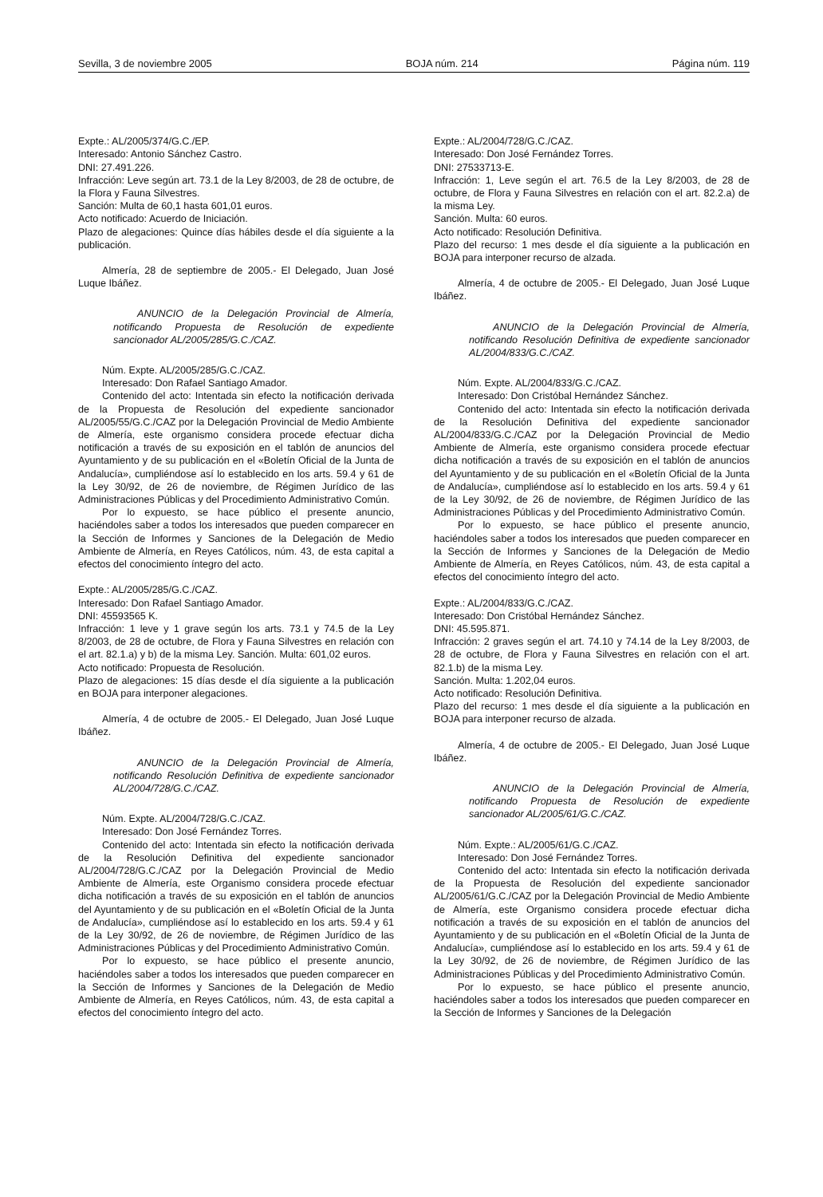Sevilla, 3 de noviembre 2005 BOJA núm. 214 Página núm. 119
Expte.: AL/2005/374/G.C./EP.
Interesado: Antonio Sánchez Castro.
DNI: 27.491.226.
Infracción: Leve según art. 73.1 de la Ley 8/2003, de 28 de octubre, de la Flora y Fauna Silvestres.
Sanción: Multa de 60,1 hasta 601,01 euros.
Acto notificado: Acuerdo de Iniciación.
Plazo de alegaciones: Quince días hábiles desde el día siguiente a la publicación.
Almería, 28 de septiembre de 2005.- El Delegado, Juan José Luque Ibáñez.
ANUNCIO de la Delegación Provincial de Almería, notificando Propuesta de Resolución de expediente sancionador AL/2005/285/G.C./CAZ.
Núm. Expte. AL/2005/285/G.C./CAZ.
Interesado: Don Rafael Santiago Amador.
Contenido del acto: Intentada sin efecto la notificación derivada de la Propuesta de Resolución del expediente sancionador AL/2005/55/G.C./CAZ por la Delegación Provincial de Medio Ambiente de Almería, este organismo considera procede efectuar dicha notificación a través de su exposición en el tablón de anuncios del Ayuntamiento y de su publicación en el «Boletín Oficial de la Junta de Andalucía», cumpliéndose así lo establecido en los arts. 59.4 y 61 de la Ley 30/92, de 26 de noviembre, de Régimen Jurídico de las Administraciones Públicas y del Procedimiento Administrativo Común.
Por lo expuesto, se hace público el presente anuncio, haciéndoles saber a todos los interesados que pueden comparecer en la Sección de Informes y Sanciones de la Delegación de Medio Ambiente de Almería, en Reyes Católicos, núm. 43, de esta capital a efectos del conocimiento íntegro del acto.
Expte.: AL/2005/285/G.C./CAZ.
Interesado: Don Rafael Santiago Amador.
DNI: 45593565 K.
Infracción: 1 leve y 1 grave según los arts. 73.1 y 74.5 de la Ley 8/2003, de 28 de octubre, de Flora y Fauna Silvestres en relación con el art. 82.1.a) y b) de la misma Ley. Sanción. Multa: 601,02 euros.
Acto notificado: Propuesta de Resolución.
Plazo de alegaciones: 15 días desde el día siguiente a la publicación en BOJA para interponer alegaciones.
Almería, 4 de octubre de 2005.- El Delegado, Juan José Luque Ibáñez.
ANUNCIO de la Delegación Provincial de Almería, notificando Resolución Definitiva de expediente sancionador AL/2004/728/G.C./CAZ.
Núm. Expte. AL/2004/728/G.C./CAZ.
Interesado: Don José Fernández Torres.
Contenido del acto: Intentada sin efecto la notificación derivada de la Resolución Definitiva del expediente sancionador AL/2004/728/G.C./CAZ por la Delegación Provincial de Medio Ambiente de Almería, este Organismo considera procede efectuar dicha notificación a través de su exposición en el tablón de anuncios del Ayuntamiento y de su publicación en el «Boletín Oficial de la Junta de Andalucía», cumpliéndose así lo establecido en los arts. 59.4 y 61 de la Ley 30/92, de 26 de noviembre, de Régimen Jurídico de las Administraciones Públicas y del Procedimiento Administrativo Común.
Por lo expuesto, se hace público el presente anuncio, haciéndoles saber a todos los interesados que pueden comparecer en la Sección de Informes y Sanciones de la Delegación de Medio Ambiente de Almería, en Reyes Católicos, núm. 43, de esta capital a efectos del conocimiento íntegro del acto.
Expte.: AL/2004/728/G.C./CAZ.
Interesado: Don José Fernández Torres.
DNI: 27533713-E.
Infracción: 1, Leve según el art. 76.5 de la Ley 8/2003, de 28 de octubre, de Flora y Fauna Silvestres en relación con el art. 82.2.a) de la misma Ley.
Sanción. Multa: 60 euros.
Acto notificado: Resolución Definitiva.
Plazo del recurso: 1 mes desde el día siguiente a la publicación en BOJA para interponer recurso de alzada.
Almería, 4 de octubre de 2005.- El Delegado, Juan José Luque Ibáñez.
ANUNCIO de la Delegación Provincial de Almería, notificando Resolución Definitiva de expediente sancionador AL/2004/833/G.C./CAZ.
Núm. Expte. AL/2004/833/G.C./CAZ.
Interesado: Don Cristóbal Hernández Sánchez.
Contenido del acto: Intentada sin efecto la notificación derivada de la Resolución Definitiva del expediente sancionador AL/2004/833/G.C./CAZ por la Delegación Provincial de Medio Ambiente de Almería, este organismo considera procede efectuar dicha notificación a través de su exposición en el tablón de anuncios del Ayuntamiento y de su publicación en el «Boletín Oficial de la Junta de Andalucía», cumpliéndose así lo establecido en los arts. 59.4 y 61 de la Ley 30/92, de 26 de noviembre, de Régimen Jurídico de las Administraciones Públicas y del Procedimiento Administrativo Común.
Por lo expuesto, se hace público el presente anuncio, haciéndoles saber a todos los interesados que pueden comparecer en la Sección de Informes y Sanciones de la Delegación de Medio Ambiente de Almería, en Reyes Católicos, núm. 43, de esta capital a efectos del conocimiento íntegro del acto.
Expte.: AL/2004/833/G.C./CAZ.
Interesado: Don Cristóbal Hernández Sánchez.
DNI: 45.595.871.
Infracción: 2 graves según el art. 74.10 y 74.14 de la Ley 8/2003, de 28 de octubre, de Flora y Fauna Silvestres en relación con el art. 82.1.b) de la misma Ley.
Sanción. Multa: 1.202,04 euros.
Acto notificado: Resolución Definitiva.
Plazo del recurso: 1 mes desde el día siguiente a la publicación en BOJA para interponer recurso de alzada.
Almería, 4 de octubre de 2005.- El Delegado, Juan José Luque Ibáñez.
ANUNCIO de la Delegación Provincial de Almería, notificando Propuesta de Resolución de expediente sancionador AL/2005/61/G.C./CAZ.
Núm. Expte.: AL/2005/61/G.C./CAZ.
Interesado: Don José Fernández Torres.
Contenido del acto: Intentada sin efecto la notificación derivada de la Propuesta de Resolución del expediente sancionador AL/2005/61/G.C./CAZ por la Delegación Provincial de Medio Ambiente de Almería, este Organismo considera procede efectuar dicha notificación a través de su exposición en el tablón de anuncios del Ayuntamiento y de su publicación en el «Boletín Oficial de la Junta de Andalucía», cumpliéndose así lo establecido en los arts. 59.4 y 61 de la Ley 30/92, de 26 de noviembre, de Régimen Jurídico de las Administraciones Públicas y del Procedimiento Administrativo Común.
Por lo expuesto, se hace público el presente anuncio, haciéndoles saber a todos los interesados que pueden comparecer en la Sección de Informes y Sanciones de la Delegación